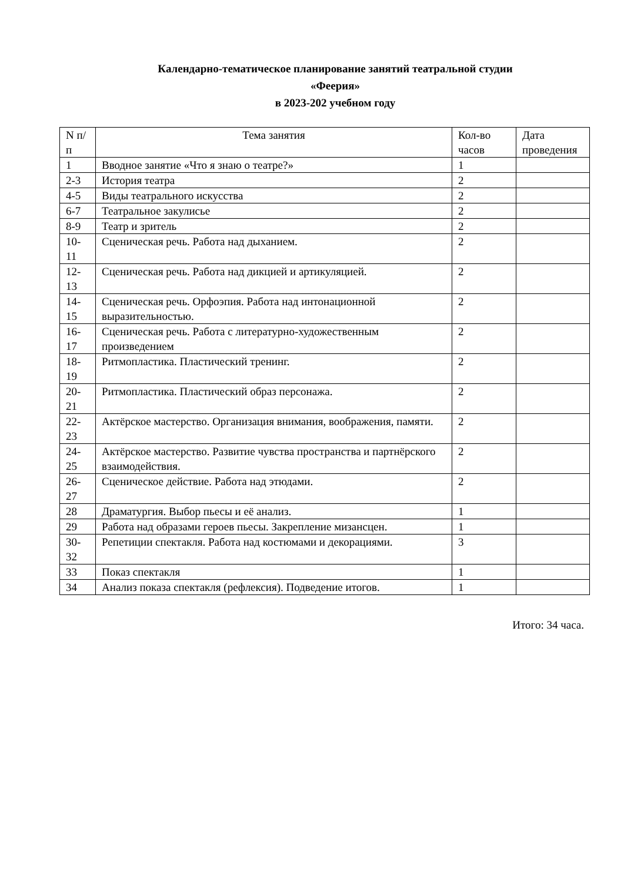Календарно-тематическое планирование занятий театральной студии
«Феерия»
в 2023-202 учебном году
| N п/п | Тема занятия | Кол-во часов | Дата проведения |
| 1 | Вводное занятие «Что я знаю о театре?» | 1 | |
| 2-3 | История театра | 2 | |
| 4-5 | Виды театрального искусства | 2 | |
| 6-7 | Театральное закулисье | 2 | |
| 8-9 | Театр и зритель | 2 | |
| 10-11 | Сценическая речь. Работа над дыханием. | 2 | |
| 12-13 | Сценическая речь. Работа над дикцией и артикуляцией. | 2 | |
| 14-15 | Сценическая речь. Орфоэпия. Работа над интонационной выразительностью. | 2 | |
| 16-17 | Сценическая речь. Работа с литературно-художественным произведением | 2 | |
| 18-19 | Ритмопластика. Пластический тренинг. | 2 | |
| 20-21 | Ритмопластика. Пластический образ персонажа. | 2 | |
| 22-23 | Актёрское мастерство. Организация внимания, воображения, памяти. | 2 | |
| 24-25 | Актёрское мастерство. Развитие чувства пространства и партнёрского взаимодействия. | 2 | |
| 26-27 | Сценическое действие. Работа над этюдами. | 2 | |
| 28 | Драматургия. Выбор пьесы и её анализ. | 1 | |
| 29 | Работа над образами героев пьесы. Закрепление мизансцен. | 1 | |
| 30-32 | Репетиции спектакля. Работа над костюмами и декорациями. | 3 | |
| 33 | Показ спектакля | 1 | |
| 34 | Анализ показа спектакля (рефлексия). Подведение итогов. | 1 | |
Итого: 34 часа.